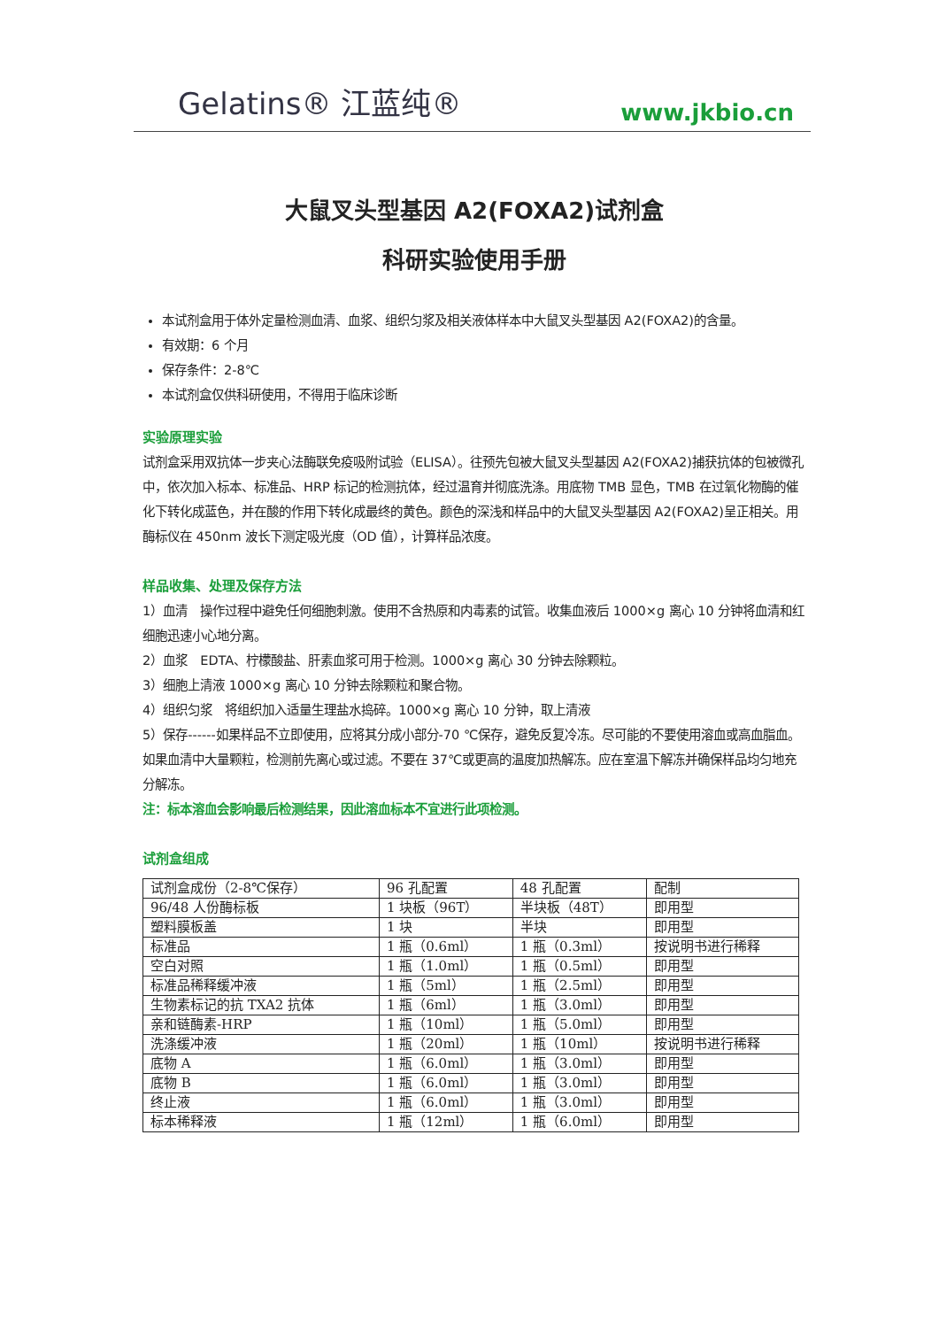Gelatins® 江蓝纯®
www.jkbio.cn
大鼠叉头型基因 A2(FOXA2)试剂盒
科研实验使用手册
本试剂盒用于体外定量检测血清、血浆、组织匀浆及相关液体样本中大鼠叉头型基因 A2(FOXA2)的含量。
有效期：6 个月
保存条件：2-8℃
本试剂盒仅供科研使用，不得用于临床诊断
实验原理实验
试剂盒采用双抗体一步夹心法酶联免疫吸附试验（ELISA）。往预先包被大鼠叉头型基因 A2(FOXA2)捕获抗体的包被微孔中，依次加入标本、标准品、HRP 标记的检测抗体，经过温育并彻底洗涤。用底物 TMB 显色，TMB 在过氧化物酶的催化下转化成蓝色，并在酸的作用下转化成最终的黄色。颜色的深浅和样品中的大鼠叉头型基因 A2(FOXA2)呈正相关。用酶标仪在 450nm 波长下测定吸光度（OD 值），计算样品浓度。
样品收集、处理及保存方法
1）血清　操作过程中避免任何细胞刺激。使用不含热原和内毒素的试管。收集血液后 1000×g 离心 10 分钟将血清和红细胞迅速小心地分离。
2）血浆　EDTA、柠檬酸盐、肝素血浆可用于检测。1000×g 离心 30 分钟去除颗粒。
3）细胞上清液 1000×g 离心 10 分钟去除颗粒和聚合物。
4）组织匀浆　将组织加入适量生理盐水捣碎。1000×g 离心 10 分钟，取上清液
5）保存------如果样品不立即使用，应将其分成小部分-70 ℃保存，避免反复冷冻。尽可能的不要使用溶血或高血脂血。如果血清中大量颗粒，检测前先离心或过滤。不要在 37℃或更高的温度加热解冻。应在室温下解冻并确保样品均匀地充分解冻。
注：标本溶血会影响最后检测结果，因此溶血标本不宜进行此项检测。
试剂盒组成
| 试剂盒成份（2-8℃保存） | 96 孔配置 | 48 孔配置 | 配制 |
| 96/48 人份酶标板 | 1 块板（96T） | 半块板（48T） | 即用型 |
| 塑料膜板盖 | 1 块 | 半块 | 即用型 |
| 标准品 | 1 瓶（0.6ml） | 1 瓶（0.3ml） | 按说明书进行稀释 |
| 空白对照 | 1 瓶（1.0ml） | 1 瓶（0.5ml） | 即用型 |
| 标准品稀释缓冲液 | 1 瓶（5ml） | 1 瓶（2.5ml） | 即用型 |
| 生物素标记的抗 TXA2 抗体 | 1 瓶（6ml） | 1 瓶（3.0ml） | 即用型 |
| 亲和链酶素-HRP | 1 瓶（10ml） | 1 瓶（5.0ml） | 即用型 |
| 洗涤缓冲液 | 1 瓶（20ml） | 1 瓶（10ml） | 按说明书进行稀释 |
| 底物 A | 1 瓶（6.0ml） | 1 瓶（3.0ml） | 即用型 |
| 底物 B | 1 瓶（6.0ml） | 1 瓶（3.0ml） | 即用型 |
| 终止液 | 1 瓶（6.0ml） | 1 瓶（3.0ml） | 即用型 |
| 标本稀释液 | 1 瓶（12ml） | 1 瓶（6.0ml） | 即用型 |